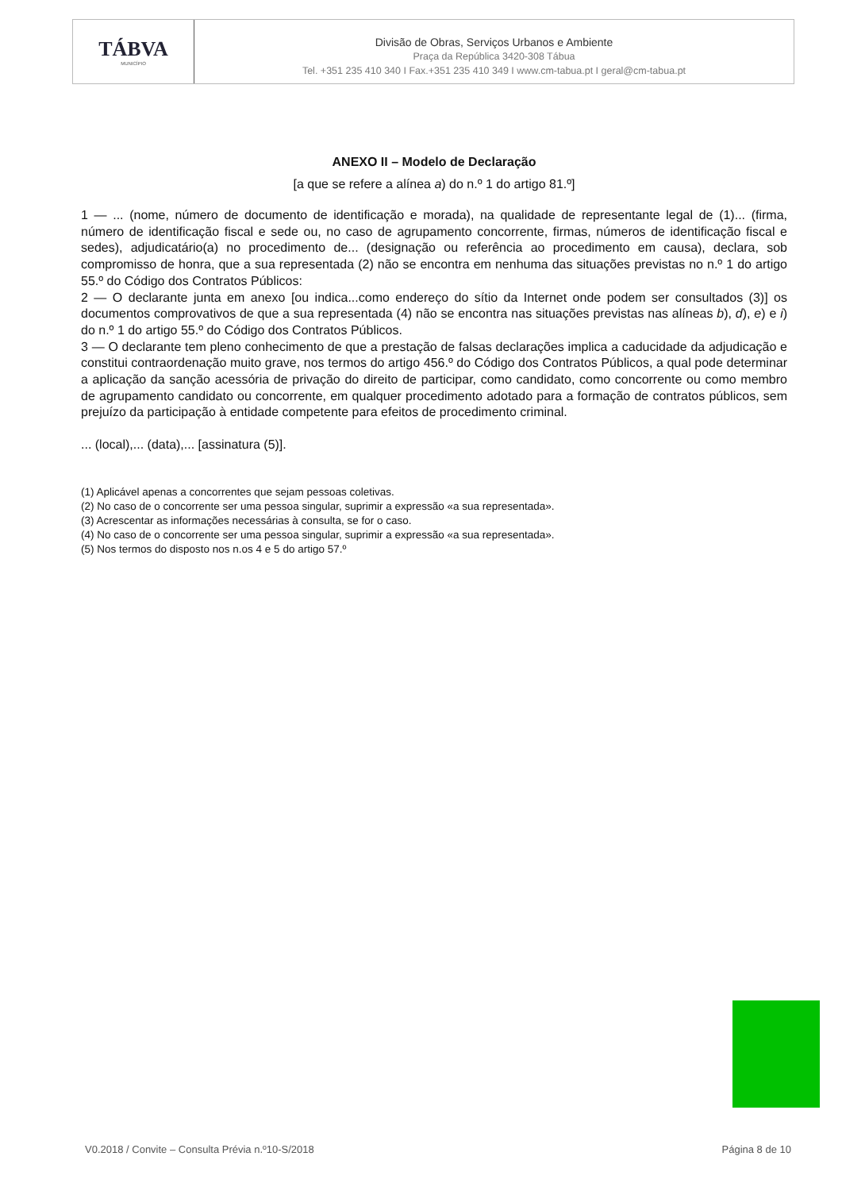TÁBVA
MUNICÍPIO
Divisão de Obras, Serviços Urbanos e Ambiente
Praça da República 3420-308 Tábua
Tel. +351 235 410 340 I Fax.+351 235 410 349 I www.cm-tabua.pt I geral@cm-tabua.pt
ANEXO II – Modelo de Declaração
[a que se refere a alínea a) do n.º 1 do artigo 81.º]
1 — ... (nome, número de documento de identificação e morada), na qualidade de representante legal de (1)... (firma, número de identificação fiscal e sede ou, no caso de agrupamento concorrente, firmas, números de identificação fiscal e sedes), adjudicatário(a) no procedimento de... (designação ou referência ao procedimento em causa), declara, sob compromisso de honra, que a sua representada (2) não se encontra em nenhuma das situações previstas no n.º 1 do artigo 55.º do Código dos Contratos Públicos:
2 — O declarante junta em anexo [ou indica...como endereço do sítio da Internet onde podem ser consultados (3)] os documentos comprovativos de que a sua representada (4) não se encontra nas situações previstas nas alíneas b), d), e) e i) do n.º 1 do artigo 55.º do Código dos Contratos Públicos.
3 — O declarante tem pleno conhecimento de que a prestação de falsas declarações implica a caducidade da adjudicação e constitui contraordenação muito grave, nos termos do artigo 456.º do Código dos Contratos Públicos, a qual pode determinar a aplicação da sanção acessória de privação do direito de participar, como candidato, como concorrente ou como membro de agrupamento candidato ou concorrente, em qualquer procedimento adotado para a formação de contratos públicos, sem prejuízo da participação à entidade competente para efeitos de procedimento criminal.
... (local),... (data),... [assinatura (5)].
(1) Aplicável apenas a concorrentes que sejam pessoas coletivas.
(2) No caso de o concorrente ser uma pessoa singular, suprimir a expressão «a sua representada».
(3) Acrescentar as informações necessárias à consulta, se for o caso.
(4) No caso de o concorrente ser uma pessoa singular, suprimir a expressão «a sua representada».
(5) Nos termos do disposto nos n.os 4 e 5 do artigo 57.º
V0.2018 / Convite – Consulta Prévia n.º10-S/2018 Página 8 de 10